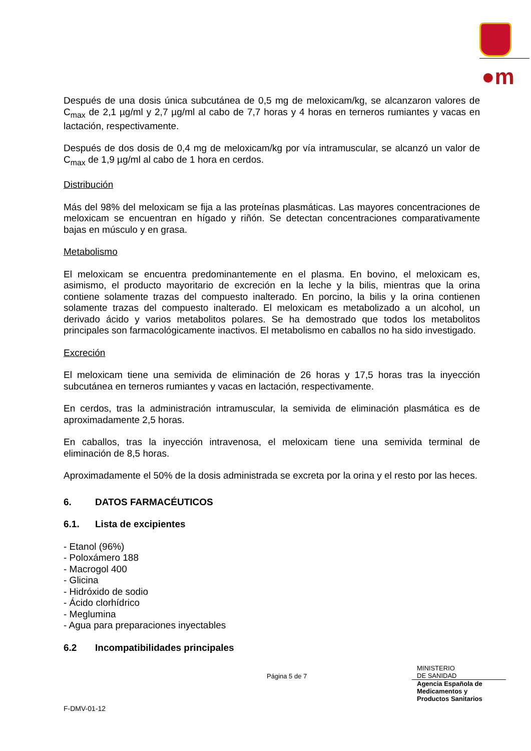●m
Después de una dosis única subcutánea de 0,5 mg de meloxicam/kg, se alcanzaron valores de C<sub>max</sub> de 2,1 µg/ml y 2,7 µg/ml al cabo de 7,7 horas y 4 horas en terneros rumiantes y vacas en lactación, respectivamente.
Después de dos dosis de 0,4 mg de meloxicam/kg por vía intramuscular, se alcanzó un valor de C<sub>max</sub> de 1,9 µg/ml al cabo de 1 hora en cerdos.
Distribución
Más del 98% del meloxicam se fija a las proteínas plasmáticas. Las mayores concentraciones de meloxicam se encuentran en hígado y riñón. Se detectan concentraciones comparativamente bajas en músculo y en grasa.
Metabolismo
El meloxicam se encuentra predominantemente en el plasma. En bovino, el meloxicam es, asimismo, el producto mayoritario de excreción en la leche y la bilis, mientras que la orina contiene solamente trazas del compuesto inalterado. En porcino, la bilis y la orina contienen solamente trazas del compuesto inalterado. El meloxicam es metabolizado a un alcohol, un derivado ácido y varios metabolitos polares. Se ha demostrado que todos los metabolitos principales son farmacológicamente inactivos. El metabolismo en caballos no ha sido investigado.
Excreción
El meloxicam tiene una semivida de eliminación de 26 horas y 17,5 horas tras la inyección subcutánea en terneros rumiantes y vacas en lactación, respectivamente.
En cerdos, tras la administración intramuscular, la semivida de eliminación plasmática es de aproximadamente 2,5 horas.
En caballos, tras la inyección intravenosa, el meloxicam tiene una semivida terminal de eliminación de 8,5 horas.
Aproximadamente el 50% de la dosis administrada se excreta por la orina y el resto por las heces.
6. DATOS FARMACÉUTICOS
6.1. Lista de excipientes
- Etanol (96%)
- Poloxámero 188
- Macrogol 400
- Glicina
- Hidróxido de sodio
- Ácido clorhídrico
- Meglumina
- Agua para preparaciones inyectables
6.2 Incompatibilidades principales
Página 5 de 7
MINISTERIO
DE SANIDAD
Agencia Española de
Medicamentos y
Productos Sanitarios
F-DMV-01-12